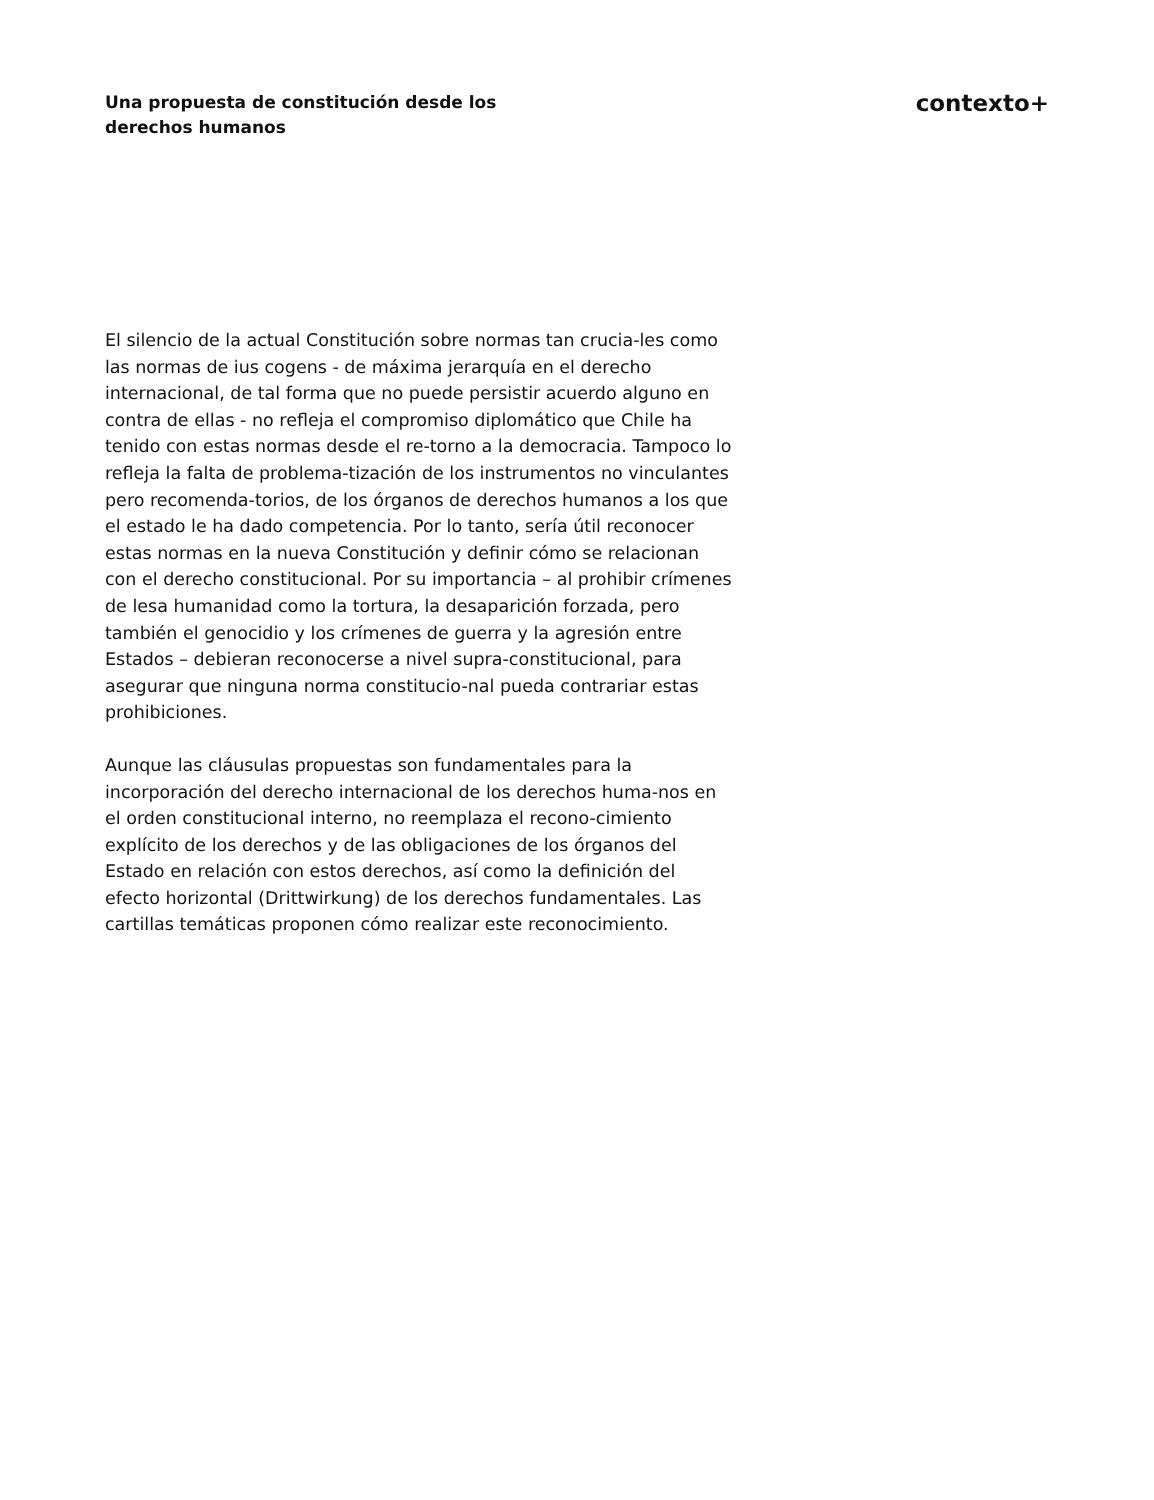Una propuesta de constitución desde los derechos humanos
contexto+
El silencio de la actual Constitución sobre normas tan crucia-les como las normas de ius cogens - de máxima jerarquía en el derecho internacional, de tal forma que no puede persistir acuerdo alguno en contra de ellas - no refleja el compromiso diplomático que Chile ha tenido con estas normas desde el re-torno a la democracia. Tampoco lo refleja la falta de problema-tización de los instrumentos no vinculantes pero recomenda-torios, de los órganos de derechos humanos a los que el estado le ha dado competencia. Por lo tanto, sería útil reconocer estas normas en la nueva Constitución y definir cómo se relacionan con el derecho constitucional. Por su importancia – al prohibir crímenes de lesa humanidad como la tortura, la desaparición forzada, pero también el genocidio y los crímenes de guerra y la agresión entre Estados – debieran reconocerse a nivel supra-constitucional, para asegurar que ninguna norma constitucio-nal pueda contrariar estas prohibiciones.
Aunque las cláusulas propuestas son fundamentales para la incorporación del derecho internacional de los derechos huma-nos en el orden constitucional interno, no reemplaza el recono-cimiento explícito de los derechos y de las obligaciones de los órganos del Estado en relación con estos derechos, así como la definición del efecto horizontal (Drittwirkung) de los derechos fundamentales. Las cartillas temáticas proponen cómo realizar este reconocimiento.